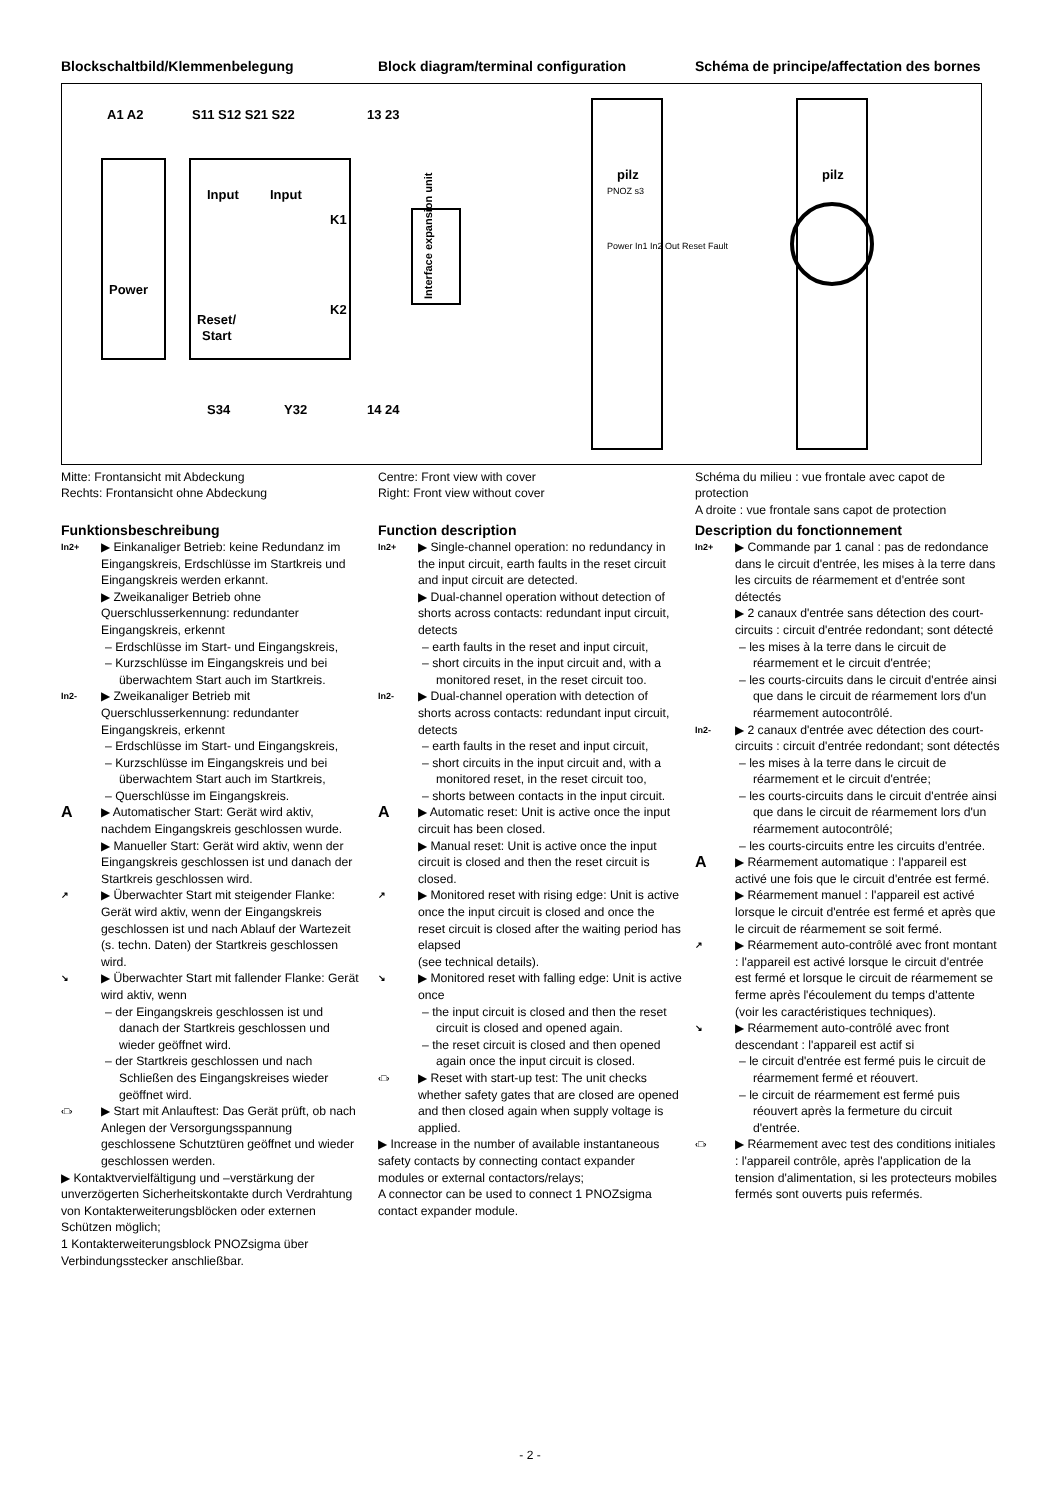Blockschaltbild/Klemmenbelegung
Block diagram/terminal configuration
Schéma de principe/affectation des bornes
A1 A2
S11 S12 S21 S22
13 23
Power
Input
Input
Reset/
Start
K1
K2
Interface expansion unit
S34
Y32
14 24
pilz
PNOZ s3
Power In1 In2 Out Reset Fault
pilz
Mitte: Frontansicht mit Abdeckung
Rechts: Frontansicht ohne Abdeckung
Centre: Front view with cover
Right: Front view without cover
Schéma du milieu : vue frontale avec capot de protection
A droite : vue frontale sans capot de protection
Funktionsbeschreibung
In2+ ▶ Einkanaliger Betrieb: keine Redundanz im Eingangskreis, Erdschlüsse im Startkreis und Eingangskreis werden erkannt.
▶ Zweikanaliger Betrieb ohne Querschlusserkennung: redundanter Eingangskreis, erkennt
– Erdschlüsse im Start- und Eingangskreis,
– Kurzschlüsse im Eingangskreis und bei überwachtem Start auch im Startkreis.
In2- ▶ Zweikanaliger Betrieb mit Querschlusserkennung: redundanter Eingangskreis, erkennt
– Erdschlüsse im Start- und Eingangskreis,
– Kurzschlüsse im Eingangskreis und bei überwachtem Start auch im Startkreis,
– Querschlüsse im Eingangskreis.
A ▶ Automatischer Start: Gerät wird aktiv, nachdem Eingangskreis geschlossen wurde.
▶ Manueller Start: Gerät wird aktiv, wenn der Eingangskreis geschlossen ist und danach der Startkreis geschlossen wird.
↗ ▶ Überwachter Start mit steigender Flanke: Gerät wird aktiv, wenn der Eingangskreis geschlossen ist und nach Ablauf der Wartezeit (s. techn. Daten) der Startkreis geschlossen wird.
↘ ▶ Überwachter Start mit fallender Flanke: Gerät wird aktiv, wenn
– der Eingangskreis geschlossen ist und danach der Startkreis geschlossen und wieder geöffnet wird.
– der Startkreis geschlossen und nach Schließen des Eingangskreises wieder geöffnet wird.
‹□› ▶ Start mit Anlauftest: Das Gerät prüft, ob nach Anlegen der Versorgungsspannung geschlossene Schutztüren geöffnet und wieder geschlossen werden.
▶ Kontaktvervielfältigung und –verstärkung der unverzögerten Sicherheitskontakte durch Verdrahtung von Kontakterweiterungsblöcken oder externen Schützen möglich;
1 Kontakterweiterungsblock PNOZsigma über Verbindungsstecker anschließbar.
Function description
In2+ ▶ Single-channel operation: no redundancy in the input circuit, earth faults in the reset circuit and input circuit are detected.
▶ Dual-channel operation without detection of shorts across contacts: redundant input circuit, detects
– earth faults in the reset and input circuit,
– short circuits in the input circuit and, with a monitored reset, in the reset circuit too.
In2- ▶ Dual-channel operation with detection of shorts across contacts: redundant input circuit, detects
– earth faults in the reset and input circuit,
– short circuits in the input circuit and, with a monitored reset, in the reset circuit too,
– shorts between contacts in the input circuit.
A ▶ Automatic reset: Unit is active once the input circuit has been closed.
▶ Manual reset: Unit is active once the input circuit is closed and then the reset circuit is closed.
↗ ▶ Monitored reset with rising edge: Unit is active once the input circuit is closed and once the reset circuit is closed after the waiting period has elapsed
(see technical details).
↘ ▶ Monitored reset with falling edge: Unit is active once
– the input circuit is closed and then the reset circuit is closed and opened again.
– the reset circuit is closed and then opened again once the input circuit is closed.
‹□› ▶ Reset with start-up test: The unit checks whether safety gates that are closed are opened and then closed again when supply voltage is applied.
▶ Increase in the number of available instantaneous safety contacts by connecting contact expander modules or external contactors/relays;
A connector can be used to connect 1 PNOZsigma contact expander module.
Description du fonctionnement
In2+ ▶ Commande par 1 canal : pas de redondance dans le circuit d'entrée, les mises à la terre dans les circuits de réarmement et d'entrée sont détectés
▶ 2 canaux d'entrée sans détection des court-circuits : circuit d'entrée redondant; sont détecté
– les mises à la terre dans le circuit de réarmement et le circuit d'entrée;
– les courts-circuits dans le circuit d'entrée ainsi que dans le circuit de réarmement lors d'un réarmement autocontrôlé.
In2- ▶ 2 canaux d'entrée avec détection des court-circuits : circuit d'entrée redondant; sont détectés
– les mises à la terre dans le circuit de réarmement et le circuit d'entrée;
– les courts-circuits dans le circuit d'entrée ainsi que dans le circuit de réarmement lors d'un réarmement autocontrôlé;
– les courts-circuits entre les circuits d'entrée.
A ▶ Réarmement automatique : l'appareil est activé une fois que le circuit d'entrée est fermé.
▶ Réarmement manuel : l'appareil est activé lorsque le circuit d'entrée est fermé et après que le circuit de réarmement se soit fermé.
↗ ▶ Réarmement auto-contrôlé avec front montant : l'appareil est activé lorsque le circuit d'entrée est fermé et lorsque le circuit de réarmement se ferme après l'écoulement du temps d'attente (voir les caractéristiques techniques).
↘ ▶ Réarmement auto-contrôlé avec front descendant : l'appareil est actif si
– le circuit d'entrée est fermé puis le circuit de réarmement fermé et réouvert.
– le circuit de réarmement est fermé puis réouvert après la fermeture du circuit d'entrée.
‹□› ▶ Réarmement avec test des conditions initiales : l'appareil contrôle, après l'application de la tension d'alimentation, si les protecteurs mobiles fermés sont ouverts puis refermés.
- 2 -